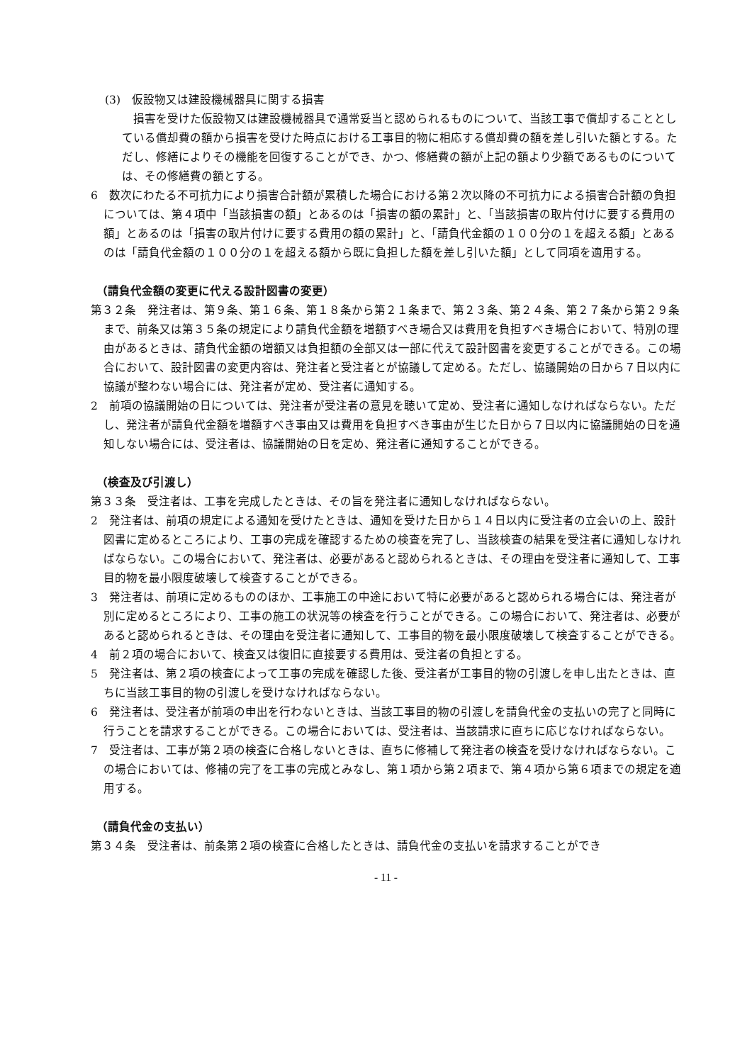(3)　仮設物又は建設機械器具に関する損害
　損害を受けた仮設物又は建設機械器具で通常妥当と認められるものについて、当該工事で償却することとしている償却費の額から損害を受けた時点における工事目的物に相応する償却費の額を差し引いた額とする。ただし、修繕によりその機能を回復することができ、かつ、修繕費の額が上記の額より少額であるものについては、その修繕費の額とする。
6　数次にわたる不可抗力により損害合計額が累積した場合における第２次以降の不可抗力による損害合計額の負担については、第４項中「当該損害の額」とあるのは「損害の額の累計」と、「当該損害の取片付けに要する費用の額」とあるのは「損害の取片付けに要する費用の額の累計」と、「請負代金額の１００分の１を超える額」とあるのは「請負代金額の１００分の１を超える額から既に負担した額を差し引いた額」として同項を適用する。
（請負代金額の変更に代える設計図書の変更）
第３２条　発注者は、第９条、第１６条、第１８条から第２１条まで、第２３条、第２４条、第２７条から第２９条まで、前条又は第３５条の規定により請負代金額を増額すべき場合又は費用を負担すべき場合において、特別の理由があるときは、請負代金額の増額又は負担額の全部又は一部に代えて設計図書を変更することができる。この場合において、設計図書の変更内容は、発注者と受注者とが協議して定める。ただし、協議開始の日から７日以内に協議が整わない場合には、発注者が定め、受注者に通知する。
2　前項の協議開始の日については、発注者が受注者の意見を聴いて定め、受注者に通知しなければならない。ただし、発注者が請負代金額を増額すべき事由又は費用を負担すべき事由が生じた日から７日以内に協議開始の日を通知しない場合には、受注者は、協議開始の日を定め、発注者に通知することができる。
（検査及び引渡し）
第３３条　受注者は、工事を完成したときは、その旨を発注者に通知しなければならない。
2　発注者は、前項の規定による通知を受けたときは、通知を受けた日から１４日以内に受注者の立会いの上、設計図書に定めるところにより、工事の完成を確認するための検査を完了し、当該検査の結果を受注者に通知しなければならない。この場合において、発注者は、必要があると認められるときは、その理由を受注者に通知して、工事目的物を最小限度破壊して検査することができる。
3　発注者は、前項に定めるもののほか、工事施工の中途において特に必要があると認められる場合には、発注者が別に定めるところにより、工事の施工の状況等の検査を行うことができる。この場合において、発注者は、必要があると認められるときは、その理由を受注者に通知して、工事目的物を最小限度破壊して検査することができる。
4　前２項の場合において、検査又は復旧に直接要する費用は、受注者の負担とする。
5　発注者は、第２項の検査によって工事の完成を確認した後、受注者が工事目的物の引渡しを申し出たときは、直ちに当該工事目的物の引渡しを受けなければならない。
6　発注者は、受注者が前項の申出を行わないときは、当該工事目的物の引渡しを請負代金の支払いの完了と同時に行うことを請求することができる。この場合においては、受注者は、当該請求に直ちに応じなければならない。
7　受注者は、工事が第２項の検査に合格しないときは、直ちに修補して発注者の検査を受けなければならない。この場合においては、修補の完了を工事の完成とみなし、第１項から第２項まで、第４項から第６項までの規定を適用する。
（請負代金の支払い）
第３４条　受注者は、前条第２項の検査に合格したときは、請負代金の支払いを請求することができ
- 11 -